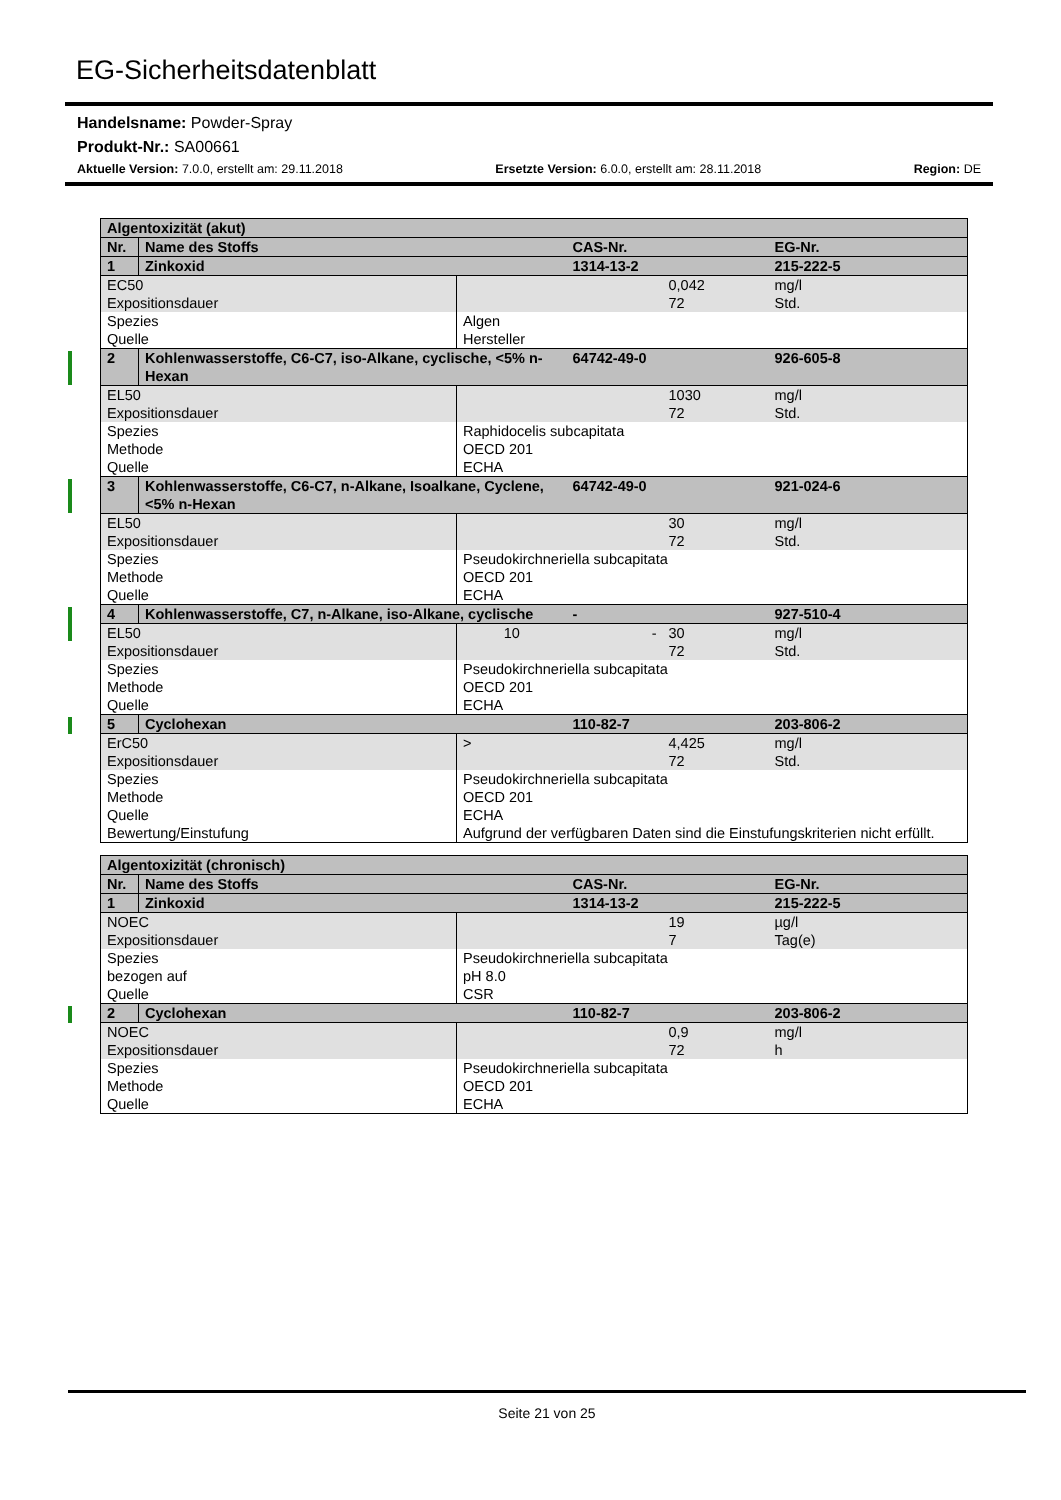EG-Sicherheitsdatenblatt
Handelsname: Powder-Spray
Produkt-Nr.: SA00661
Aktuelle Version: 7.0.0, erstellt am: 29.11.2018 Ersetzte Version: 6.0.0, erstellt am: 28.11.2018 Region: DE
| Algentoxizität (akut) | | | | | |
| --- | --- | --- | --- | --- | --- |
| Nr. | Name des Stoffs | | CAS-Nr. | | EG-Nr. |
| 1 | Zinkoxid | | 1314-13-2 | | 215-222-5 |
| EC50 | | | | 0,042 | mg/l |
| Expositionsdauer | | | | 72 | Std. |
| Spezies | | Algen | | | |
| Quelle | | Hersteller | | | |
| 2 | Kohlenwasserstoffe, C6-C7, iso-Alkane, cyclische, <5% n-Hexan | | 64742-49-0 | | 926-605-8 |
| EL50 | | | | 1030 | mg/l |
| Expositionsdauer | | | | 72 | Std. |
| Spezies | | Raphidocelis subcapitata | | | |
| Methode | | OECD 201 | | | |
| Quelle | | ECHA | | | |
| 3 | Kohlenwasserstoffe, C6-C7, n-Alkane, Isoalkane, Cyclene, <5% n-Hexan | | 64742-49-0 | | 921-024-6 |
| EL50 | | | | 30 | mg/l |
| Expositionsdauer | | | | 72 | Std. |
| Spezies | | Pseudokirchneriella subcapitata | | | |
| Methode | | OECD 201 | | | |
| Quelle | | ECHA | | | |
| 4 | Kohlenwasserstoffe, C7, n-Alkane, iso-Alkane, cyclische | | - | | 927-510-4 |
| EL50 | | 10 | - | 30 | mg/l |
| Expositionsdauer | | | | 72 | Std. |
| Spezies | | Pseudokirchneriella subcapitata | | | |
| Methode | | OECD 201 | | | |
| Quelle | | ECHA | | | |
| 5 | Cyclohexan | | 110-82-7 | | 203-806-2 |
| ErC50 | | > | | 4,425 | mg/l |
| Expositionsdauer | | | | 72 | Std. |
| Spezies | | Pseudokirchneriella subcapitata | | | |
| Methode | | OECD 201 | | | |
| Quelle | | ECHA | | | |
| Bewertung/Einstufung | | Aufgrund der verfügbaren Daten sind die Einstufungskriterien nicht erfüllt. | | | |
| Algentoxizität (chronisch) | | | | | |
| --- | --- | --- | --- | --- | --- |
| Nr. | Name des Stoffs | | CAS-Nr. | | EG-Nr. |
| 1 | Zinkoxid | | 1314-13-2 | | 215-222-5 |
| NOEC | | | | 19 | µg/l |
| Expositionsdauer | | | | 7 | Tag(e) |
| Spezies | | Pseudokirchneriella subcapitata | | | |
| bezogen auf | | pH 8.0 | | | |
| Quelle | | CSR | | | |
| 2 | Cyclohexan | | 110-82-7 | | 203-806-2 |
| NOEC | | | | 0,9 | mg/l |
| Expositionsdauer | | | | 72 | h |
| Spezies | | Pseudokirchneriella subcapitata | | | |
| Methode | | OECD 201 | | | |
| Quelle | | ECHA | | | |
Seite 21 von 25